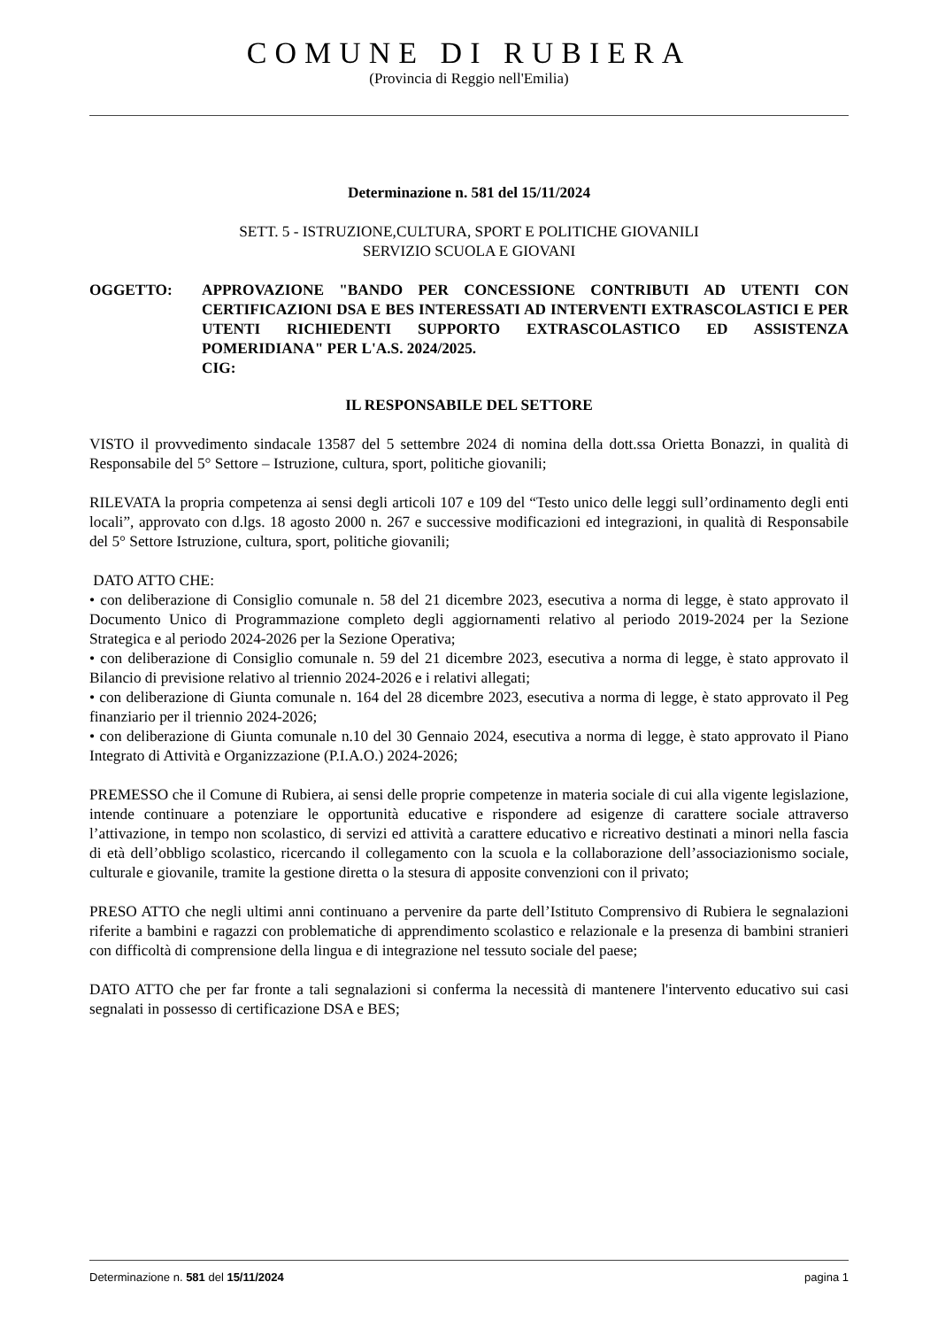COMUNE DI RUBIERA
(Provincia di Reggio nell'Emilia)
Determinazione n. 581 del 15/11/2024
SETT. 5 - ISTRUZIONE,CULTURA, SPORT E POLITICHE GIOVANILI
SERVIZIO SCUOLA E GIOVANI
OGGETTO: APPROVAZIONE "BANDO PER CONCESSIONE CONTRIBUTI AD UTENTI CON CERTIFICAZIONI DSA E BES INTERESSATI AD INTERVENTI EXTRASCOLASTICI E PER UTENTI RICHIEDENTI SUPPORTO EXTRASCOLASTICO ED ASSISTENZA POMERIDIANA" PER L'A.S. 2024/2025.
CIG:
IL RESPONSABILE DEL SETTORE
VISTO il provvedimento sindacale 13587 del 5 settembre 2024 di nomina della dott.ssa Orietta Bonazzi, in qualità di Responsabile del 5° Settore – Istruzione, cultura, sport, politiche giovanili;
RILEVATA la propria competenza ai sensi degli articoli 107 e 109 del “Testo unico delle leggi sull’ordinamento degli enti locali”, approvato con d.lgs. 18 agosto 2000 n. 267 e successive modificazioni ed integrazioni, in qualità di Responsabile del 5° Settore Istruzione, cultura, sport, politiche giovanili;
DATO ATTO CHE:
• con deliberazione di Consiglio comunale n. 58 del 21 dicembre 2023, esecutiva a norma di legge, è stato approvato il Documento Unico di Programmazione completo degli aggiornamenti relativo al periodo 2019-2024 per la Sezione Strategica e al periodo 2024-2026 per la Sezione Operativa;
• con deliberazione di Consiglio comunale n. 59 del 21 dicembre 2023, esecutiva a norma di legge, è stato approvato il Bilancio di previsione relativo al triennio 2024-2026 e i relativi allegati;
• con deliberazione di Giunta comunale n. 164 del 28 dicembre 2023, esecutiva a norma di legge, è stato approvato il Peg finanziario per il triennio 2024-2026;
• con deliberazione di Giunta comunale n.10 del 30 Gennaio 2024, esecutiva a norma di legge, è stato approvato il Piano Integrato di Attività e Organizzazione (P.I.A.O.) 2024-2026;
PREMESSO che il Comune di Rubiera, ai sensi delle proprie competenze in materia sociale di cui alla vigente legislazione, intende continuare a potenziare le opportunità educative e rispondere ad esigenze di carattere sociale attraverso l’attivazione, in tempo non scolastico, di servizi ed attività a carattere educativo e ricreativo destinati a minori nella fascia di età dell’obbligo scolastico, ricercando il collegamento con la scuola e la collaborazione dell’associazionismo sociale, culturale e giovanile, tramite la gestione diretta o la stesura di apposite convenzioni con il privato;
PRESO ATTO che negli ultimi anni continuano a pervenire da parte dell’Istituto Comprensivo di Rubiera le segnalazioni riferite a bambini e ragazzi con problematiche di apprendimento scolastico e relazionale e la presenza di bambini stranieri con difficoltà di comprensione della lingua e di integrazione nel tessuto sociale del paese;
DATO ATTO che per far fronte a tali segnalazioni si conferma la necessità di mantenere l'intervento educativo sui casi segnalati in possesso di certificazione DSA e BES;
Determinazione n. 581 del 15/11/2024 pagina 1